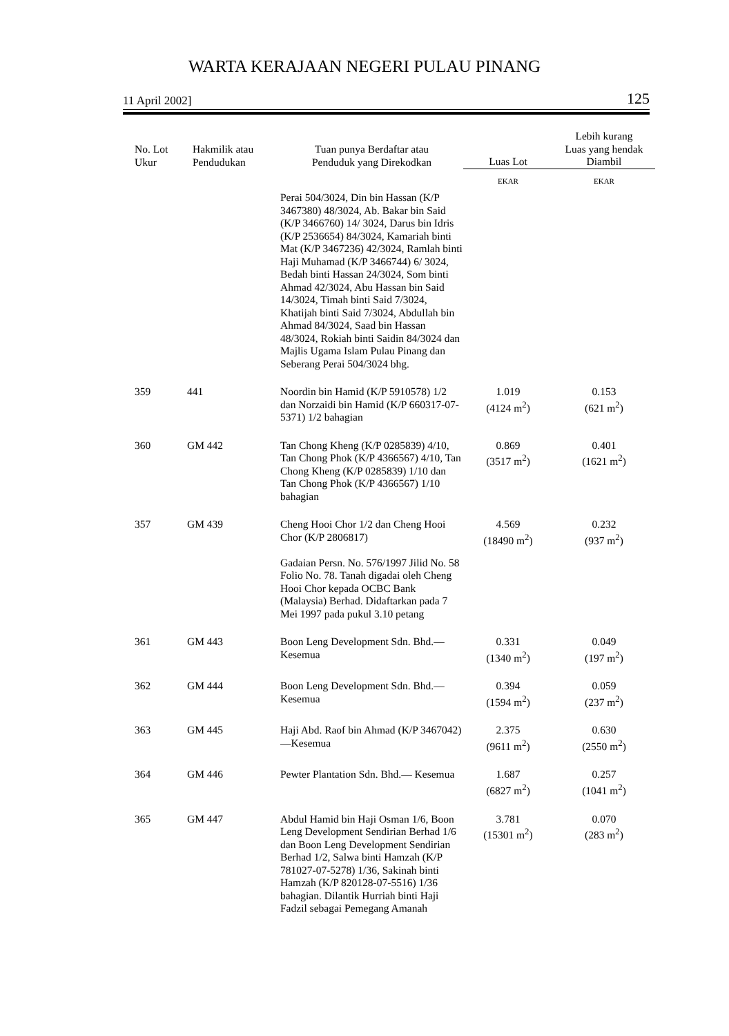WARTA KERAJAAN NEGERI PULAU PINANG
11 April 2002] 125
| No. Lot Ukur | Hakmilik atau Pendudukan | Tuan punya Berdaftar atau Penduduk yang Direkodkan | Luas Lot | Lebih kurang Luas yang hendak Diambil |
| --- | --- | --- | --- | --- |
| | | | EKAR | EKAR |
| | | Perai 504/3024, Din bin Hassan (K/P 3467380) 48/3024, Ab. Bakar bin Said (K/P 3466760) 14/ 3024, Darus bin Idris (K/P 2536654) 84/3024, Kamariah binti Mat (K/P 3467236) 42/3024, Ramlah binti Haji Muhamad (K/P 3466744) 6/ 3024, Bedah binti Hassan 24/3024, Som binti Ahmad 42/3024, Abu Hassan bin Said 14/3024, Timah binti Said 7/3024, Khatijah binti Said 7/3024, Abdullah bin Ahmad 84/3024, Saad bin Hassan 48/3024, Rokiah binti Saidin 84/3024 dan Majlis Ugama Islam Pulau Pinang dan Seberang Perai 504/3024 bhg. | | |
| 359 | 441 | Noordin bin Hamid (K/P 5910578) 1/2 dan Norzaidi bin Hamid (K/P 660317-07-5371) 1/2 bahagian | 1.019 (4124 m<sup>2</sup>) | 0.153 (621 m<sup>2</sup>) |
| 360 | GM 442 | Tan Chong Kheng (K/P 0285839) 4/10, Tan Chong Phok (K/P 4366567) 4/10, Tan Chong Kheng (K/P 0285839) 1/10 dan Tan Chong Phok (K/P 4366567) 1/10 bahagian | 0.869 (3517 m<sup>2</sup>) | 0.401 (1621 m<sup>2</sup>) |
| 357 | GM 439 | Cheng Hooi Chor 1/2 dan Cheng Hooi Chor (K/P 2806817) Gadaian Persn. No. 576/1997 Jilid No. 58 Folio No. 78. Tanah digadai oleh Cheng Hooi Chor kepada OCBC Bank (Malaysia) Berhad. Didaftarkan pada 7 Mei 1997 pada pukul 3.10 petang | 4.569 (18490 m<sup>2</sup>) | 0.232 (937 m<sup>2</sup>) |
| 361 | GM 443 | Boon Leng Development Sdn. Bhd.—Kesemua | 0.331 (1340 m<sup>2</sup>) | 0.049 (197 m<sup>2</sup>) |
| 362 | GM 444 | Boon Leng Development Sdn. Bhd.—Kesemua | 0.394 (1594 m<sup>2</sup>) | 0.059 (237 m<sup>2</sup>) |
| 363 | GM 445 | Haji Abd. Raof bin Ahmad (K/P 3467042)—Kesemua | 2.375 (9611 m<sup>2</sup>) | 0.630 (2550 m<sup>2</sup>) |
| 364 | GM 446 | Pewter Plantation Sdn. Bhd.— Kesemua | 1.687 (6827 m<sup>2</sup>) | 0.257 (1041 m<sup>2</sup>) |
| 365 | GM 447 | Abdul Hamid bin Haji Osman 1/6, Boon Leng Development Sendirian Berhad 1/6 dan Boon Leng Development Sendirian Berhad 1/2, Salwa binti Hamzah (K/P 781027-07-5278) 1/36, Sakinah binti Hamzah (K/P 820128-07-5516) 1/36 bahagian. Dilantik Hurriah binti Haji Fadzil sebagai Pemegang Amanah | 3.781 (15301 m<sup>2</sup>) | 0.070 (283 m<sup>2</sup>) |